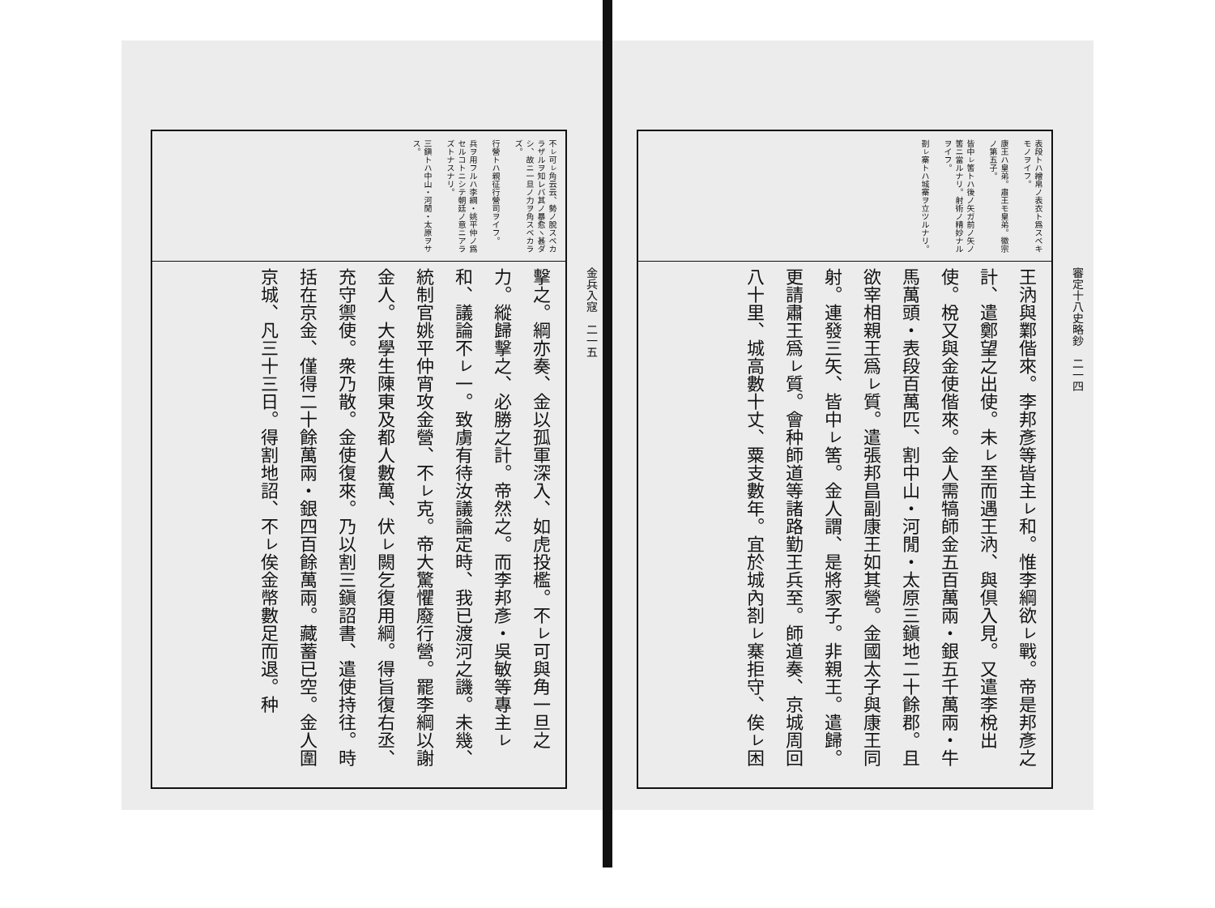審定十八史略鈔　二一四
表段トハ繒帛ノ表衣ト爲スベキモノヲイフ。
康王ハ皇弟。肅王モ皇弟。徽宗ノ第五子。
皆中ㇾ筈トハ後ノ矢ガ前ノ矢ノ筈ニ當ルナリ。射術ノ精妙ナルヲイフ。
剳ㇾ寨トハ城寨ヲ立ツルナリ。
王汭與鄴偕來。李邦彥等皆主ㇾ和。惟李綱欲ㇾ戰。帝是邦彥之計、遣鄭望之出使。未ㇾ至而遇王汭、與倶入見。又遣李梲出使。梲又與金使偕來。金人需犒師金五百萬兩・銀五千萬兩・牛馬萬頭・表段百萬匹、割中山・河閒・太原三鎭地二十餘郡。且欲宰相親王爲ㇾ質。遣張邦昌副康王如其營。金國太子與康王同射。連發三矢、皆中ㇾ筈。金人謂、是將家子。非親王。遣歸。更請肅王爲ㇾ質。會种師道等諸路勤王兵至。師道奏、京城周回八十里、城高數十丈、粟支數年。宜於城內剳ㇾ寨拒守、俟ㇾ困
金兵入寇　二一五
不ㇾ可ㇾ角云云、勢ノ脫スベカラザルヲ知レバ其ノ暴愈ヽ甚ダシ、故ニ一旦ノ力ヲ角スベカラズ。
行營トハ親征行營司ヲイフ。
兵ヲ用フルハ李綱・姚平仲ノ爲セルコトニシテ朝廷ノ意ニアラズトナスナリ。
三鎭トハ中山・河閒・太原ヲサス。
擊之。綱亦奏、金以孤軍深入、如虎投檻。不ㇾ可與角一旦之力。縱歸擊之、必勝之計。帝然之。而李邦彥・吳敏等專主ㇾ和、議論不ㇾ一。致虜有待汝議論定時、我已渡河之譏。未幾、統制官姚平仲宵攻金營、不ㇾ克。帝大驚懼廢行營。罷李綱以謝金人。大學生陳東及都人數萬、伏ㇾ闕乞復用綱。得旨復右丞、充守禦使。衆乃散。金使復來。乃以割三鎭詔書、遣使持往。時括在京金、僅得二十餘萬兩・銀四百餘萬兩。藏蓄已空。金人圍京城、凡三十三日。得割地詔、不ㇾ俟金幣數足而退。种